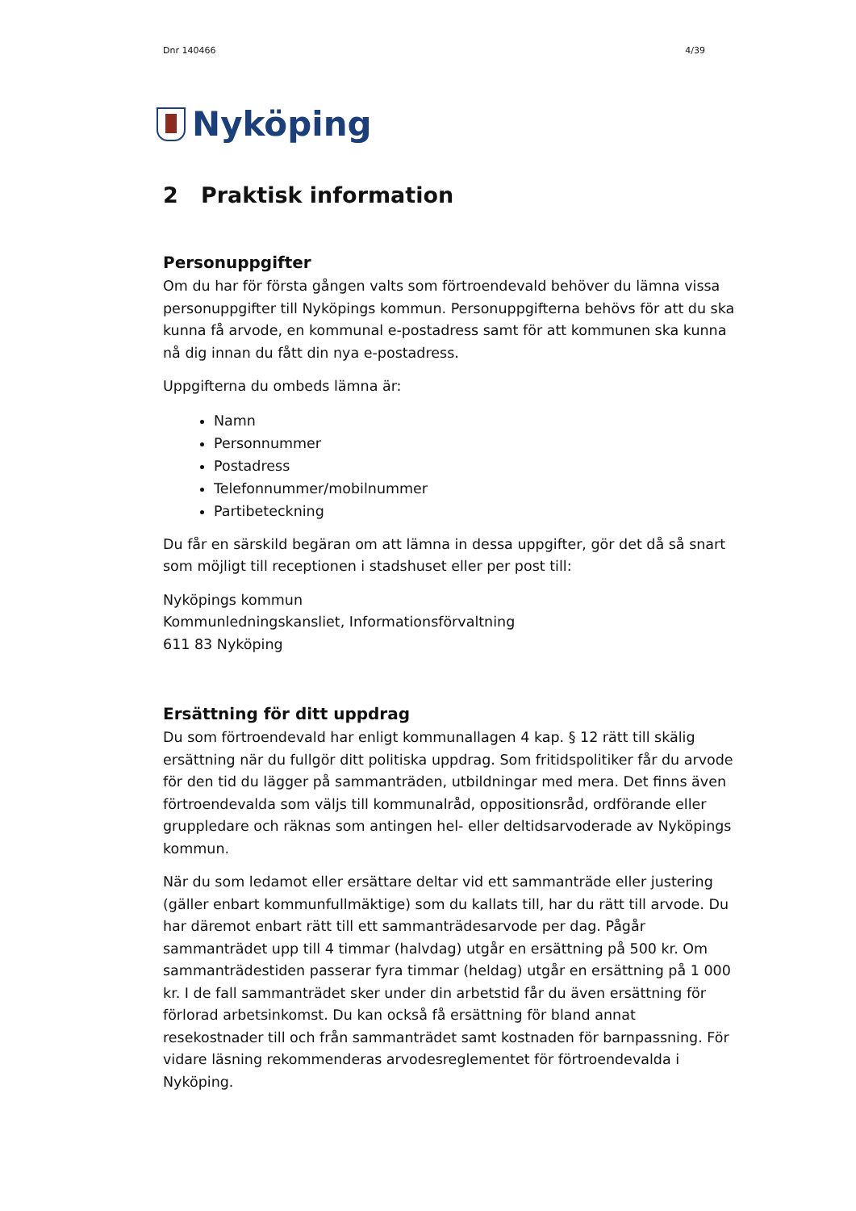Dnr 140466 4/39
Nyköping
2 Praktisk information
Personuppgifter
Om du har för första gången valts som förtroendevald behöver du lämna vissa personuppgifter till Nyköpings kommun. Personuppgifterna behövs för att du ska kunna få arvode, en kommunal e-postadress samt för att kommunen ska kunna nå dig innan du fått din nya e-postadress.
Uppgifterna du ombeds lämna är:
Namn
Personnummer
Postadress
Telefonnummer/mobilnummer
Partibeteckning
Du får en särskild begäran om att lämna in dessa uppgifter, gör det då så snart som möjligt till receptionen i stadshuset eller per post till:
Nyköpings kommun
Kommunledningskansliet, Informationsförvaltning
611 83 Nyköping
Ersättning för ditt uppdrag
Du som förtroendevald har enligt kommunallagen 4 kap. § 12 rätt till skälig ersättning när du fullgör ditt politiska uppdrag. Som fritidspolitiker får du arvode för den tid du lägger på sammanträden, utbildningar med mera. Det finns även förtroendevalda som väljs till kommunalråd, oppositionsråd, ordförande eller gruppledare och räknas som antingen hel- eller deltidsarvoderade av Nyköpings kommun.
När du som ledamot eller ersättare deltar vid ett sammanträde eller justering (gäller enbart kommunfullmäktige) som du kallats till, har du rätt till arvode. Du har däremot enbart rätt till ett sammanträdesarvode per dag. Pågår sammanträdet upp till 4 timmar (halvdag) utgår en ersättning på 500 kr. Om sammanträdestiden passerar fyra timmar (heldag) utgår en ersättning på 1 000 kr. I de fall sammanträdet sker under din arbetstid får du även ersättning för förlorad arbetsinkomst. Du kan också få ersättning för bland annat resekostnader till och från sammanträdet samt kostnaden för barnpassning. För vidare läsning rekommenderas arvodesreglementet för förtroendevalda i Nyköping.